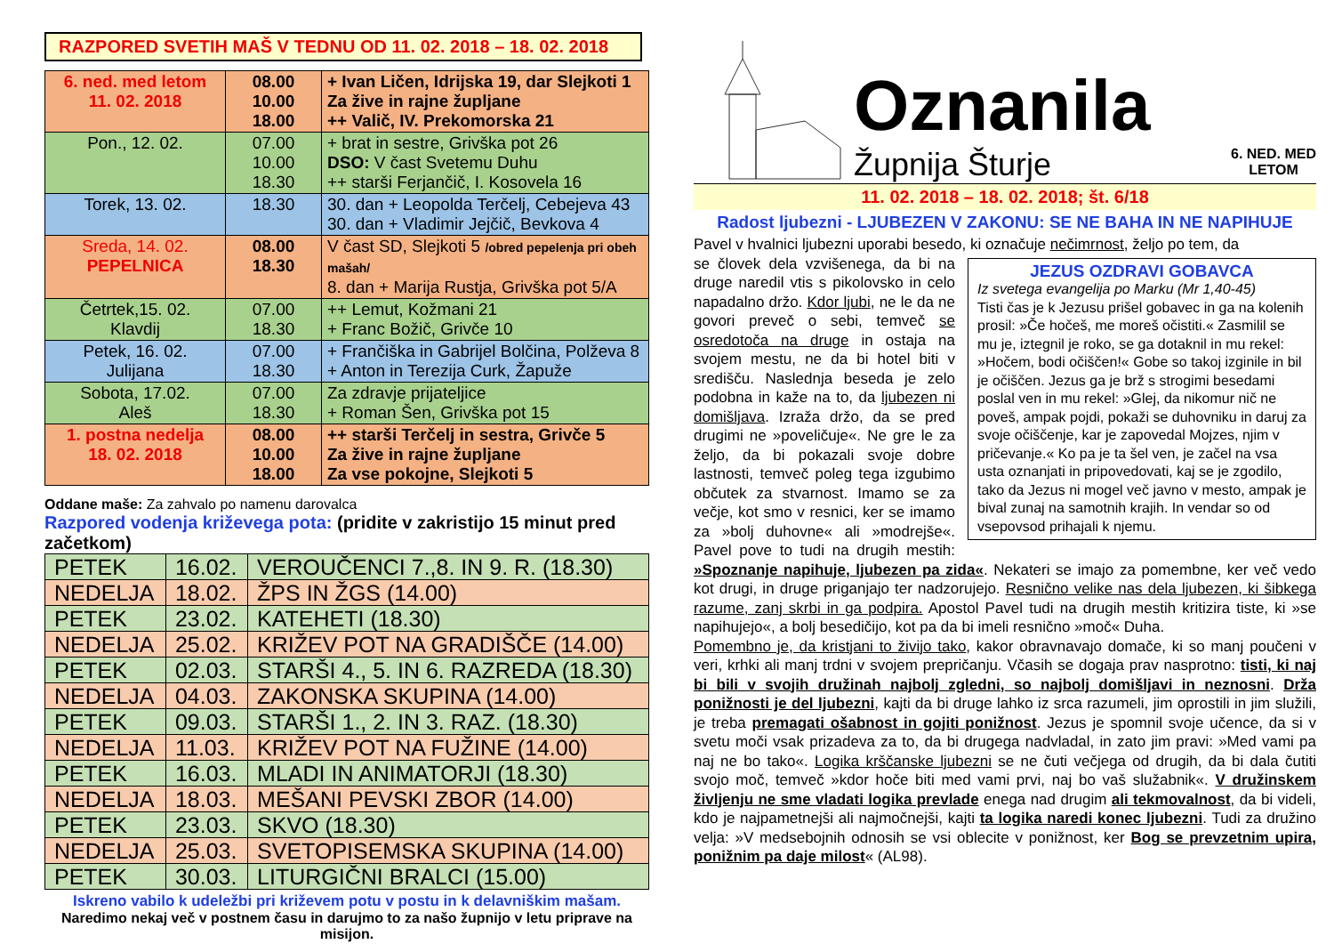RAZPORED SVETIH MAŠ V TEDNU OD 11. 02. 2018 – 18. 02. 2018
| 6. ned. med letom 11. 02. 2018 | 08.00 10.00 18.00 | + Ivan Ličen, Idrijska 19, dar Slejkoti 1 Za žive in rajne župljane ++ Valič, IV. Prekomorska 21 |
| Pon., 12. 02. | 07.00 10.00 18.30 | + brat in sestre, Grivška pot 26 DSO: V čast Svetemu Duhu ++ starši Ferjančič, I. Kosovela 16 |
| Torek, 13. 02. | 18.30 | 30. dan + Leopolda Terčelj, Cebejeva 43 30. dan + Vladimir Jejčič, Bevkova 4 |
| Sreda, 14. 02. PEPELNICA | 08.00 18.30 | V čast SD, Slejkoti 5 /obred pepelenja pri obeh mašah/ 8. dan + Marija Rustja, Grivška pot 5/A |
| Četrtek,15. 02. Klavdij | 07.00 18.30 | ++ Lemut, Kožmani 21 + Franc Božič, Grivče 10 |
| Petek, 16. 02. Julijana | 07.00 18.30 | + Frančiška in Gabrijel Bolčina, Polževa 8 + Anton in Terezija Curk, Žapuže |
| Sobota, 17.02. Aleš | 07.00 18.30 | Za zdravje prijateljice + Roman Šen, Grivška pot 15 |
| 1. postna nedelja 18. 02. 2018 | 08.00 10.00 18.00 | ++ starši Terčelj in sestra, Grivče 5 Za žive in rajne župljane Za vse pokojne, Slejkoti 5 |
Oddane maše: Za zahvalo po namenu darovalca
Razpored vodenja križevega pota: (pridite v zakristijo 15 minut pred začetkom)
| PETEK | 16.02. | VEROUČENCI 7.,8. IN 9. R. (18.30) |
| NEDELJA | 18.02. | ŽPS IN ŽGS (14.00) |
| PETEK | 23.02. | KATEHETI (18.30) |
| NEDELJA | 25.02. | KRIŽEV POT NA GRADIŠČE (14.00) |
| PETEK | 02.03. | STARŠI 4., 5. IN 6. RAZREDA (18.30) |
| NEDELJA | 04.03. | ZAKONSKA SKUPINA (14.00) |
| PETEK | 09.03. | STARŠI 1., 2. IN 3. RAZ. (18.30) |
| NEDELJA | 11.03. | KRIŽEV POT NA FUŽINE (14.00) |
| PETEK | 16.03. | MLADI IN ANIMATORJI (18.30) |
| NEDELJA | 18.03. | MEŠANI PEVSKI ZBOR (14.00) |
| PETEK | 23.03. | SKVO (18.30) |
| NEDELJA | 25.03. | SVETOPISEMSKA SKUPINA (14.00) |
| PETEK | 30.03. | LITURGIČNI BRALCI (15.00) |
Iskreno vabilo k udeležbi pri križevem potu v postu in k delavniškim mašam.
Naredimo nekaj več v postnem času in darujmo to za našo župnijo v letu priprave na misijon.
Oznanila
Župnija Šturje 6. NED. MED
LETOM
11. 02. 2018 – 18. 02. 2018; št. 6/18
Radost ljubezni - LJUBEZEN V ZAKONU: SE NE BAHA IN NE NAPIHUJE
Pavel v hvalnici ljubezni uporabi besedo, ki označuje nečimrnost, željo po tem, da
JEZUS OZDRAVI GOBAVCA
Iz svetega evangelija po Marku (Mr 1,40-45)
Tisti čas je k Jezusu prišel gobavec in ga na kolenih prosil: »Če hočeš, me moreš očistiti.« Zasmilil se mu je, iztegnil je roko, se ga dotaknil in mu rekel: »Hočem, bodi očiščen!« Gobe so takoj izginile in bil je očiščen. Jezus ga je brž s strogimi besedami poslal ven in mu rekel: »Glej, da nikomur nič ne poveš, ampak pojdi, pokaži se duhovniku in daruj za svoje očiščenje, kar je zapovedal Mojzes, njim v pričevanje.« Ko pa je ta šel ven, je začel na vsa usta oznanjati in pripovedovati, kaj se je zgodilo, tako da Jezus ni mogel več javno v mesto, ampak je bival zunaj na samotnih krajih. In vendar so od vsepovsod prihajali k njemu.
se človek dela vzvišenega, da bi na druge naredil vtis s pikolovsko in celo napadalno držo. Kdor ljubi, ne le da ne govori preveč o sebi, temveč se osredotoča na druge in ostaja na svojem mestu, ne da bi hotel biti v središču. Naslednja beseda je zelo podobna in kaže na to, da ljubezen ni domišljava. Izraža držo, da se pred drugimi ne »poveličuje«. Ne gre le za željo, da bi pokazali svoje dobre lastnosti, temveč poleg tega izgubimo občutek za stvarnost. Imamo se za večje, kot smo v resnici, ker se imamo za »bolj duhovne« ali »modrejše«. Pavel pove to tudi na drugih mestih: »Spoznanje napihuje, ljubezen pa zida«. Nekateri se imajo za pomembne, ker več vedo kot drugi, in druge priganjajo ter nadzorujejo. Resnično velike nas dela ljubezen, ki šibkega razume, zanj skrbi in ga podpira. Apostol Pavel tudi na drugih mestih kritizira tiste, ki »se napihujejo«, a bolj besedičijo, kot pa da bi imeli resnično »moč« Duha.
Pomembno je, da kristjani to živijo tako, kakor obravnavajo domače, ki so manj poučeni v veri, krhki ali manj trdni v svojem prepričanju. Včasih se dogaja prav nasprotno: tisti, ki naj bi bili v svojih družinah najbolj zgledni, so najbolj domišljavi in neznosni. Drža ponižnosti je del ljubezni, kajti da bi druge lahko iz srca razumeli, jim oprostili in jim služili, je treba premagati ošabnost in gojiti ponižnost. Jezus je spomnil svoje učence, da si v svetu moči vsak prizadeva za to, da bi drugega nadvladal, in zato jim pravi: »Med vami pa naj ne bo tako«. Logika krščanske ljubezni se ne čuti večjega od drugih, da bi dala čutiti svojo moč, temveč »kdor hoče biti med vami prvi, naj bo vaš služabnik«. V družinskem življenju ne sme vladati logika prevlade enega nad drugim ali tekmovalnost, da bi videli, kdo je najpametnejši ali najmočnejši, kajti ta logika naredi konec ljubezni. Tudi za družino velja: »V medsebojnih odnosih se vsi oblecite v ponižnost, ker Bog se prevzetnim upira, ponižnim pa daje milost« (AL98).